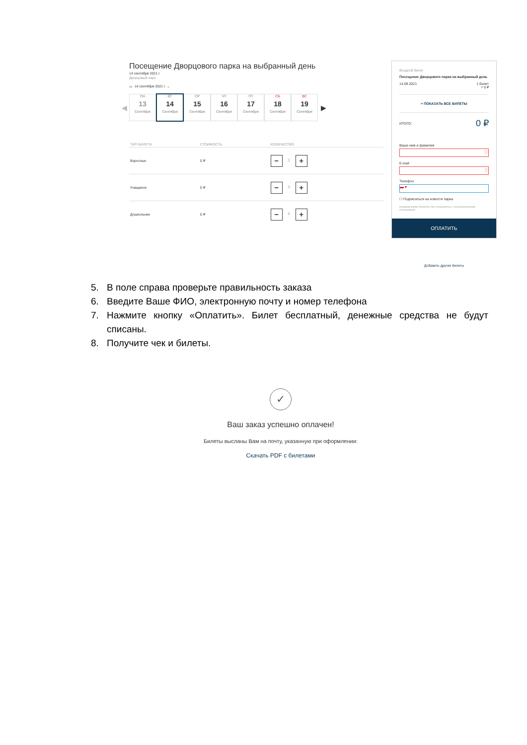Посещение Дворцового парка на выбранный день
14 сентября 2021 г.
Дворцовый парк
▭ 14 сентября 2021 г. ⌄
◀
ПН
13
Сентября
ВТ
14
Сентября
СР
15
Сентября
ЧТ
16
Сентября
ПТ
17
Сентября
СБ
18
Сентября
ВС
19
Сентября
▶
| ТИП БИЛЕТА | СТОИМОСТЬ | КОЛИЧЕСТВО |
| --- | --- | --- |
| Взрослые | 0 ₽ | − 1 + |
| Учащиеся | 0 ₽ | − 0 + |
| Дошкольник | 0 ₽ | − 0 + |
Входной билет
Посещение Дворцового парка на выбранный день
14.09.2021 1 билет
= 0 ₽
+ ПОКАЗАТЬ ВСЕ БИЛЕТЫ
ИТОГО: 0 ₽
Ваше имя и фамилия
ⓘ
E-mail
ⓘ
Телефон
▬ ▾
☐ Подписаться на новости парка
Нажимая кнопку Оплатить, Вы соглашаетесь с пользовательским соглашением .
ОПЛАТИТЬ
Добавить другие билеты
5. В поле справа проверьте правильность заказа
6. Введите Ваше ФИО, электронную почту и номер телефона
7. Нажмите кнопку «Оплатить». Билет бесплатный, денежные средства не будут списаны.
8. Получите чек и билеты.
✓
Ваш заказ успешно оплачен!
Билеты высланы Вам на почту, указанную при оформлении:
Скачать PDF с билетами